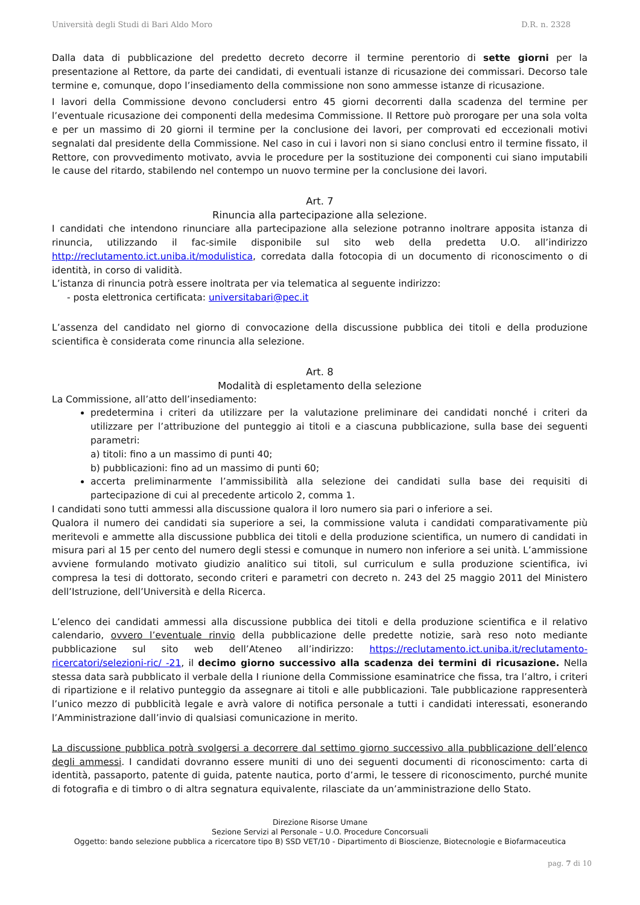Università degli Studi di Bari Aldo Moro D.R. n. 2328
Dalla data di pubblicazione del predetto decreto decorre il termine perentorio di sette giorni per la presentazione al Rettore, da parte dei candidati, di eventuali istanze di ricusazione dei commissari. Decorso tale termine e, comunque, dopo l’insediamento della commissione non sono ammesse istanze di ricusazione.
I lavori della Commissione devono concludersi entro 45 giorni decorrenti dalla scadenza del termine per l’eventuale ricusazione dei componenti della medesima Commissione. Il Rettore può prorogare per una sola volta e per un massimo di 20 giorni il termine per la conclusione dei lavori, per comprovati ed eccezionali motivi segnalati dal presidente della Commissione. Nel caso in cui i lavori non si siano conclusi entro il termine fissato, il Rettore, con provvedimento motivato, avvia le procedure per la sostituzione dei componenti cui siano imputabili le cause del ritardo, stabilendo nel contempo un nuovo termine per la conclusione dei lavori.
Art. 7
Rinuncia alla partecipazione alla selezione.
I candidati che intendono rinunciare alla partecipazione alla selezione potranno inoltrare apposita istanza di rinuncia, utilizzando il fac-simile disponibile sul sito web della predetta U.O. all’indirizzo http://reclutamento.ict.uniba.it/modulistica, corredata dalla fotocopia di un documento di riconoscimento o di identità, in corso di validità.
L’istanza di rinuncia potrà essere inoltrata per via telematica al seguente indirizzo:
- posta elettronica certificata: universitabari@pec.it
L’assenza del candidato nel giorno di convocazione della discussione pubblica dei titoli e della produzione scientifica è considerata come rinuncia alla selezione.
Art. 8
Modalità di espletamento della selezione
La Commissione, all’atto dell’insediamento:
predetermina i criteri da utilizzare per la valutazione preliminare dei candidati nonché i criteri da utilizzare per l’attribuzione del punteggio ai titoli e a ciascuna pubblicazione, sulla base dei seguenti parametri:
a) titoli: fino a un massimo di punti 40;
b) pubblicazioni: fino ad un massimo di punti 60;
accerta preliminarmente l’ammissibilità alla selezione dei candidati sulla base dei requisiti di partecipazione di cui al precedente articolo 2, comma 1.
I candidati sono tutti ammessi alla discussione qualora il loro numero sia pari o inferiore a sei.
Qualora il numero dei candidati sia superiore a sei, la commissione valuta i candidati comparativamente più meritevoli e ammette alla discussione pubblica dei titoli e della produzione scientifica, un numero di candidati in misura pari al 15 per cento del numero degli stessi e comunque in numero non inferiore a sei unità. L’ammissione avviene formulando motivato giudizio analitico sui titoli, sul curriculum e sulla produzione scientifica, ivi compresa la tesi di dottorato, secondo criteri e parametri con decreto n. 243 del 25 maggio 2011 del Ministero dell’Istruzione, dell’Università e della Ricerca.
L’elenco dei candidati ammessi alla discussione pubblica dei titoli e della produzione scientifica e il relativo calendario, ovvero l’eventuale rinvio della pubblicazione delle predette notizie, sarà reso noto mediante pubblicazione sul sito web dell’Ateneo all’indirizzo: https://reclutamento.ict.uniba.it/reclutamento-ricercatori/selezioni-ric/ -21, il decimo giorno successivo alla scadenza dei termini di ricusazione. Nella stessa data sarà pubblicato il verbale della I riunione della Commissione esaminatrice che fissa, tra l’altro, i criteri di ripartizione e il relativo punteggio da assegnare ai titoli e alle pubblicazioni. Tale pubblicazione rappresenterà l’unico mezzo di pubblicità legale e avrà valore di notifica personale a tutti i candidati interessati, esonerando l’Amministrazione dall’invio di qualsiasi comunicazione in merito.
La discussione pubblica potrà svolgersi a decorrere dal settimo giorno successivo alla pubblicazione dell’elenco degli ammessi. I candidati dovranno essere muniti di uno dei seguenti documenti di riconoscimento: carta di identità, passaporto, patente di guida, patente nautica, porto d’armi, le tessere di riconoscimento, purché munite di fotografia e di timbro o di altra segnatura equivalente, rilasciate da un’amministrazione dello Stato.
Direzione Risorse Umane
Sezione Servizi al Personale – U.O. Procedure Concorsuali
Oggetto: bando selezione pubblica a ricercatore tipo B) SSD VET/10 - Dipartimento di Bioscienze, Biotecnologie e Biofarmaceutica
pag. 7 di 10